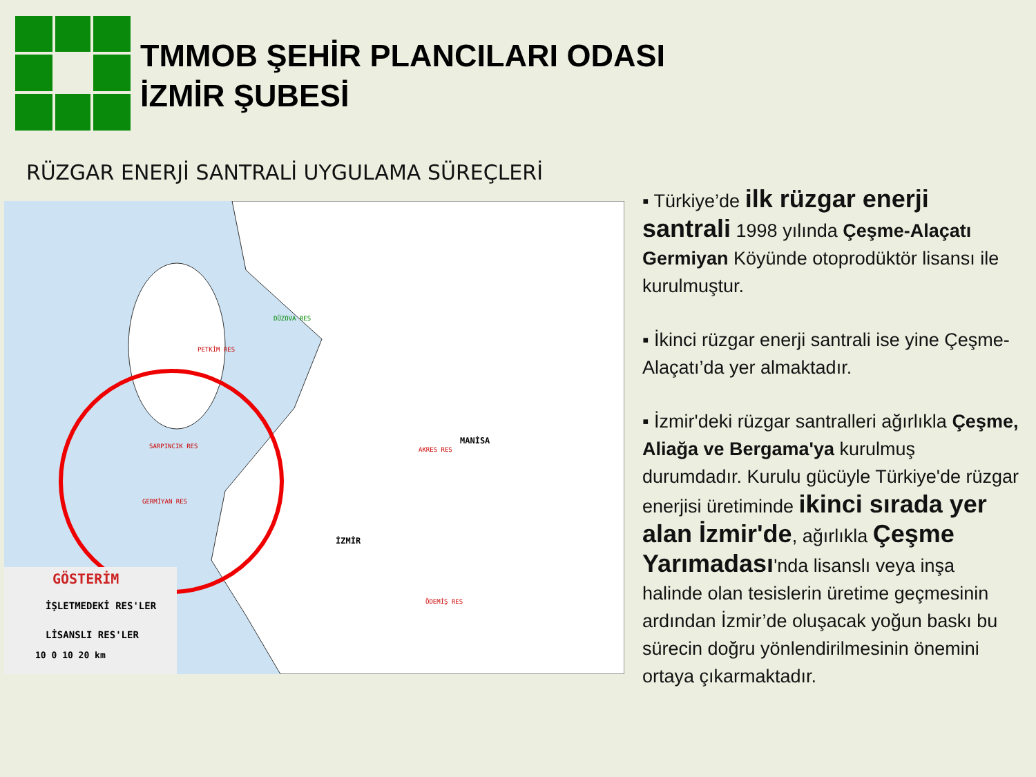TMMOB ŞEHİR PLANCILARI ODASI
İZMİR ŞUBESİ
RÜZGAR ENERJİ SANTRALİ UYGULAMA SÜREÇLERİ
MANİSA
İZMİR
PETKİM RES
DÜZOVA RES
AKRES RES
SARPINCIK RES
GERMİYAN RES
ÖDEMİŞ RES
GÖSTERİM
İŞLETMEDEKİ RES'LER
LİSANSLI RES'LER
10 0 10 20 km
▪ Türkiye’de ilk rüzgar enerji santrali 1998 yılında Çeşme-Alaçatı Germiyan Köyünde otoprodüktör lisansı ile kurulmuştur.
▪ İkinci rüzgar enerji santrali ise yine Çeşme-Alaçatı’da yer almaktadır.
▪ İzmir'deki rüzgar santralleri ağırlıkla Çeşme, Aliağa ve Bergama'ya kurulmuş durumdadır. Kurulu gücüyle Türkiye'de rüzgar enerjisi üretiminde ikinci sırada yer alan İzmir'de, ağırlıkla Çeşme Yarımadası'nda lisanslı veya inşa halinde olan tesislerin üretime geçmesinin ardından İzmir’de oluşacak yoğun baskı bu sürecin doğru yönlendirilmesinin önemini ortaya çıkarmaktadır.